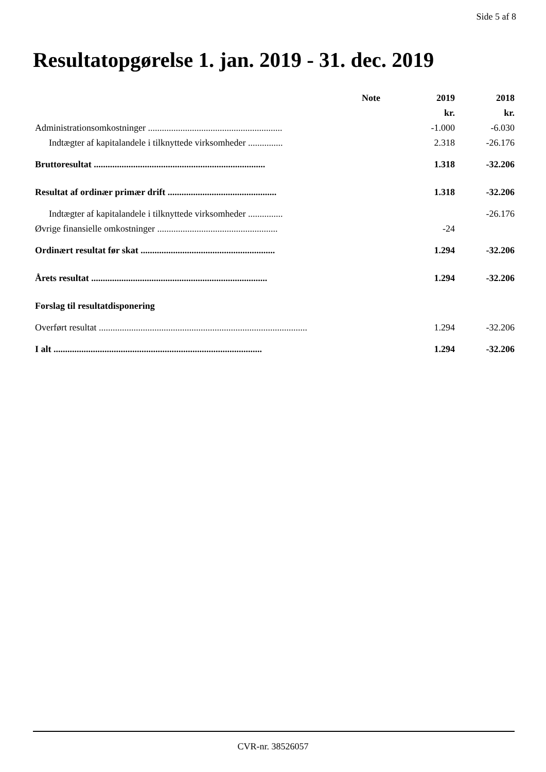Side 5 af 8
Resultatopgørelse 1. jan. 2019 - 31. dec. 2019
| | Note | 2019 | 2018 |
| --- | --- | --- | --- |
| | | kr. | kr. |
| Administrationsomkostninger .......................................................... | | -1.000 | -6.030 |
| Indtægter af kapitalandele i tilknyttede virksomheder ............... | | 2.318 | -26.176 |
| Bruttoresultat .......................................................................... | | 1.318 | -32.206 |
| Resultat af ordinær primær drift ............................................... | | 1.318 | -32.206 |
| Indtægter af kapitalandele i tilknyttede virksomheder ............... | | | -26.176 |
| Øvrige finansielle omkostninger .................................................... | | -24 | |
| Ordinært resultat før skat .......................................................... | | 1.294 | -32.206 |
| Årets resultat ............................................................................ | | 1.294 | -32.206 |
| Forslag til resultatdisponering | | | |
| Overført resultat .......................................................................................... | | 1.294 | -32.206 |
| I alt .......................................................................................... | | 1.294 | -32.206 |
CVR-nr. 38526057